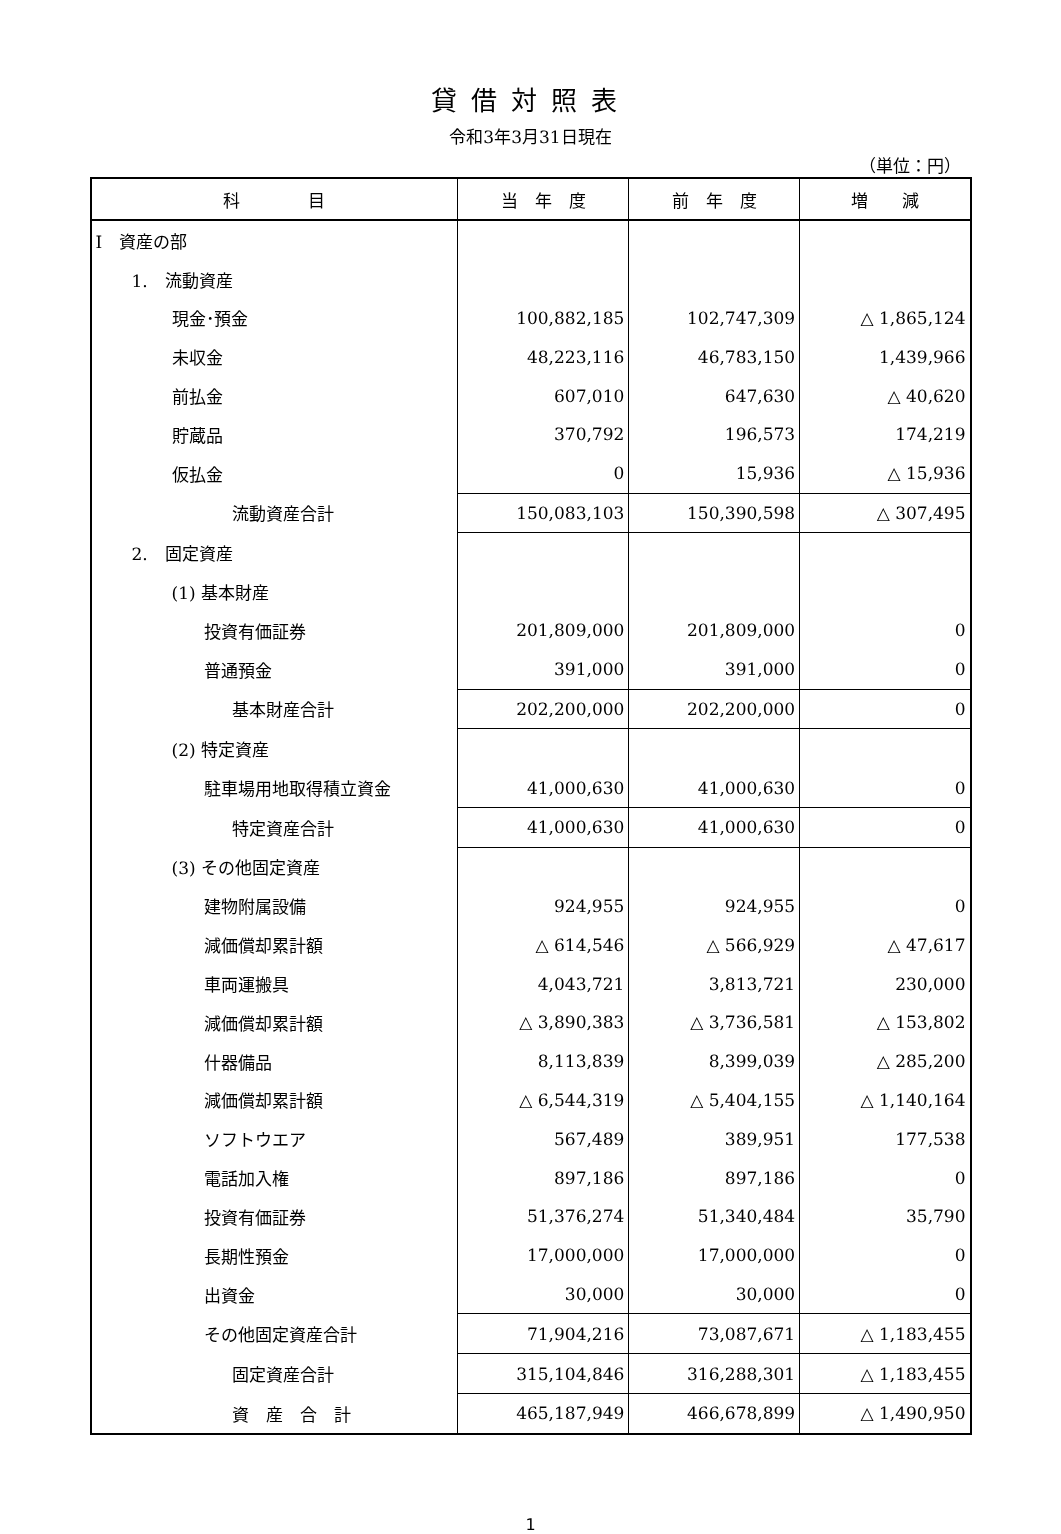貸借対照表
令和3年3月31日現在
（単位：円）
| 科 目 | 当 年 度 | 前 年 度 | 増 減 |
| --- | --- | --- | --- |
| Ⅰ 資産の部 | | | |
| 1. 流動資産 | | | |
| 現金･預金 | 100,882,185 | 102,747,309 | △ 1,865,124 |
| 未収金 | 48,223,116 | 46,783,150 | 1,439,966 |
| 前払金 | 607,010 | 647,630 | △ 40,620 |
| 貯蔵品 | 370,792 | 196,573 | 174,219 |
| 仮払金 | 0 | 15,936 | △ 15,936 |
| 流動資産合計 | 150,083,103 | 150,390,598 | △ 307,495 |
| 2. 固定資産 | | | |
| (1) 基本財産 | | | |
| 投資有価証券 | 201,809,000 | 201,809,000 | 0 |
| 普通預金 | 391,000 | 391,000 | 0 |
| 基本財産合計 | 202,200,000 | 202,200,000 | 0 |
| (2) 特定資産 | | | |
| 駐車場用地取得積立資金 | 41,000,630 | 41,000,630 | 0 |
| 特定資産合計 | 41,000,630 | 41,000,630 | 0 |
| (3) その他固定資産 | | | |
| 建物附属設備 | 924,955 | 924,955 | 0 |
| 減価償却累計額 | △ 614,546 | △ 566,929 | △ 47,617 |
| 車両運搬具 | 4,043,721 | 3,813,721 | 230,000 |
| 減価償却累計額 | △ 3,890,383 | △ 3,736,581 | △ 153,802 |
| 什器備品 | 8,113,839 | 8,399,039 | △ 285,200 |
| 減価償却累計額 | △ 6,544,319 | △ 5,404,155 | △ 1,140,164 |
| ソフトウエア | 567,489 | 389,951 | 177,538 |
| 電話加入権 | 897,186 | 897,186 | 0 |
| 投資有価証券 | 51,376,274 | 51,340,484 | 35,790 |
| 長期性預金 | 17,000,000 | 17,000,000 | 0 |
| 出資金 | 30,000 | 30,000 | 0 |
| その他固定資産合計 | 71,904,216 | 73,087,671 | △ 1,183,455 |
| 固定資産合計 | 315,104,846 | 316,288,301 | △ 1,183,455 |
| 資 産 合 計 | 465,187,949 | 466,678,899 | △ 1,490,950 |
1